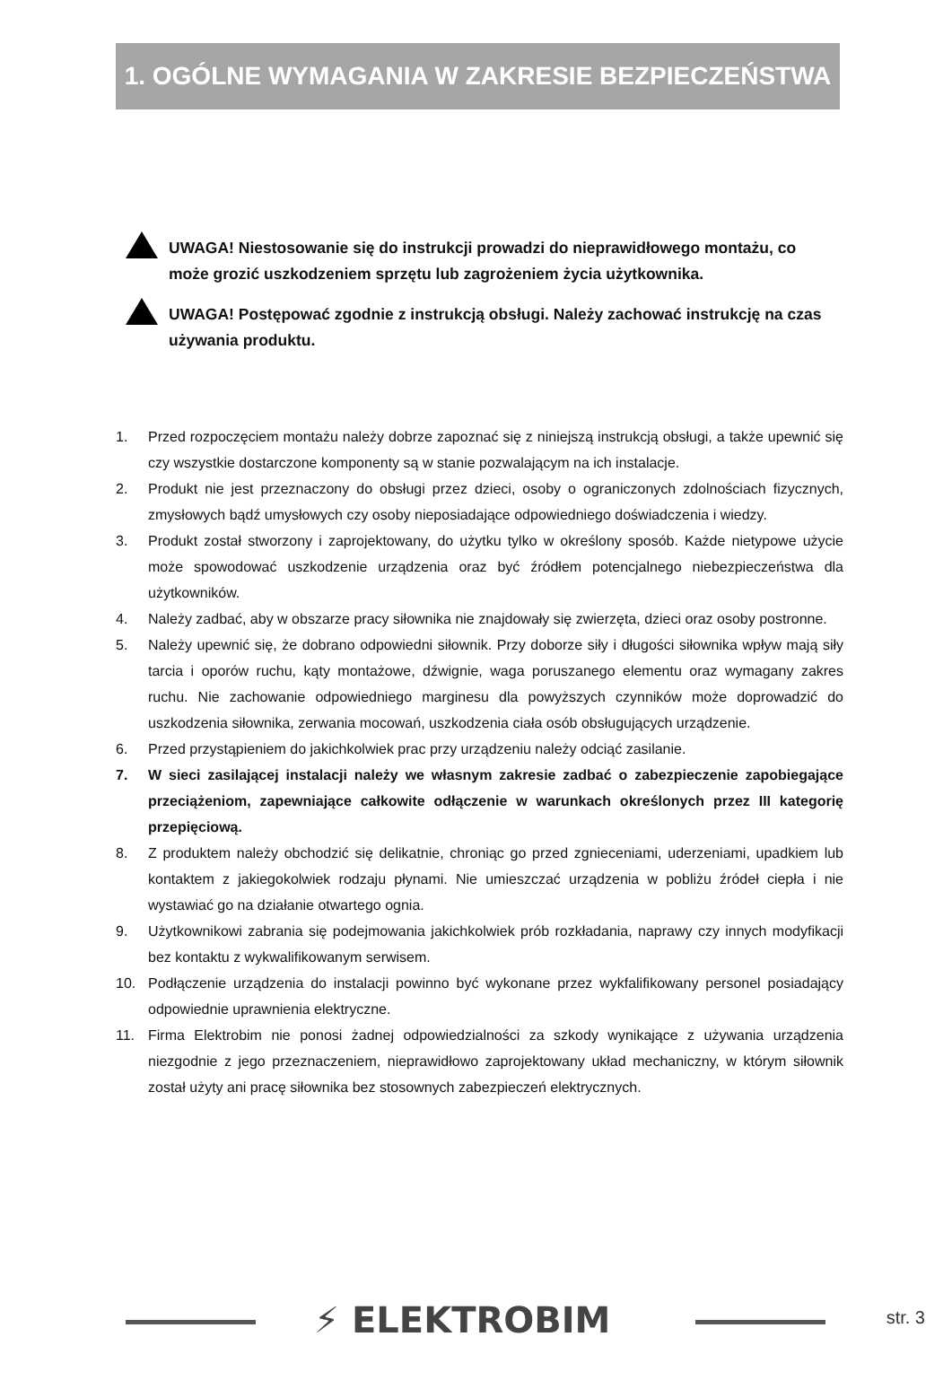1. OGÓLNE WYMAGANIA W ZAKRESIE BEZPIECZEŃSTWA
UWAGA! Niestosowanie się do instrukcji prowadzi do nieprawidłowego montażu, co może grozić uszkodzeniem sprzętu lub zagrożeniem życia użytkownika.
UWAGA! Postępować zgodnie z instrukcją obsługi. Należy zachować instrukcję na czas używania produktu.
1. Przed rozpoczęciem montażu należy dobrze zapoznać się z niniejszą instrukcją obsługi, a także upewnić się czy wszystkie dostarczone komponenty są w stanie pozwalającym na ich instalacje.
2. Produkt nie jest przeznaczony do obsługi przez dzieci, osoby o ograniczonych zdolnościach fizycznych, zmysłowych bądź umysłowych czy osoby nieposiadające odpowiedniego doświadczenia i wiedzy.
3. Produkt został stworzony i zaprojektowany, do użytku tylko w określony sposób. Każde nietypowe użycie może spowodować uszkodzenie urządzenia oraz być źródłem potencjalnego niebezpieczeństwa dla użytkowników.
4. Należy zadbać, aby w obszarze pracy siłownika nie znajdowały się zwierzęta, dzieci oraz osoby postronne.
5. Należy upewnić się, że dobrano odpowiedni siłownik. Przy doborze siły i długości siłownika wpływ mają siły tarcia i oporów ruchu, kąty montażowe, dźwignie, waga poruszanego elementu oraz wymagany zakres ruchu. Nie zachowanie odpowiedniego marginesu dla powyższych czynników może doprowadzić do uszkodzenia siłownika, zerwania mocowań, uszkodzenia ciała osób obsługujących urządzenie.
6. Przed przystąpieniem do jakichkolwiek prac przy urządzeniu należy odciąć zasilanie.
7. W sieci zasilającej instalacji należy we własnym zakresie zadbać o zabezpieczenie zapobiegające przeciążeniom, zapewniające całkowite odłączenie w warunkach określonych przez III kategorię przepięciową.
8. Z produktem należy obchodzić się delikatnie, chroniąc go przed zgnieceniami, uderzeniami, upadkiem lub kontaktem z jakiegokolwiek rodzaju płynami. Nie umieszczać urządzenia w pobliżu źródeł ciepła i nie wystawiać go na działanie otwartego ognia.
9. Użytkownikowi zabrania się podejmowania jakichkolwiek prób rozkładania, naprawy czy innych modyfikacji bez kontaktu z wykwalifikowanym serwisem.
10. Podłączenie urządzenia do instalacji powinno być wykonane przez wykfalifikowany personel posiadający odpowiednie uprawnienia elektryczne.
11. Firma Elektrobim nie ponosi żadnej odpowiedzialności za szkody wynikające z używania urządzenia niezgodnie z jego przeznaczeniem, nieprawidłowo zaprojektowany układ mechaniczny, w którym siłownik został użyty ani pracę siłownika bez stosownych zabezpieczeń elektrycznych.
⚡ ELEKTROBIM str. 3